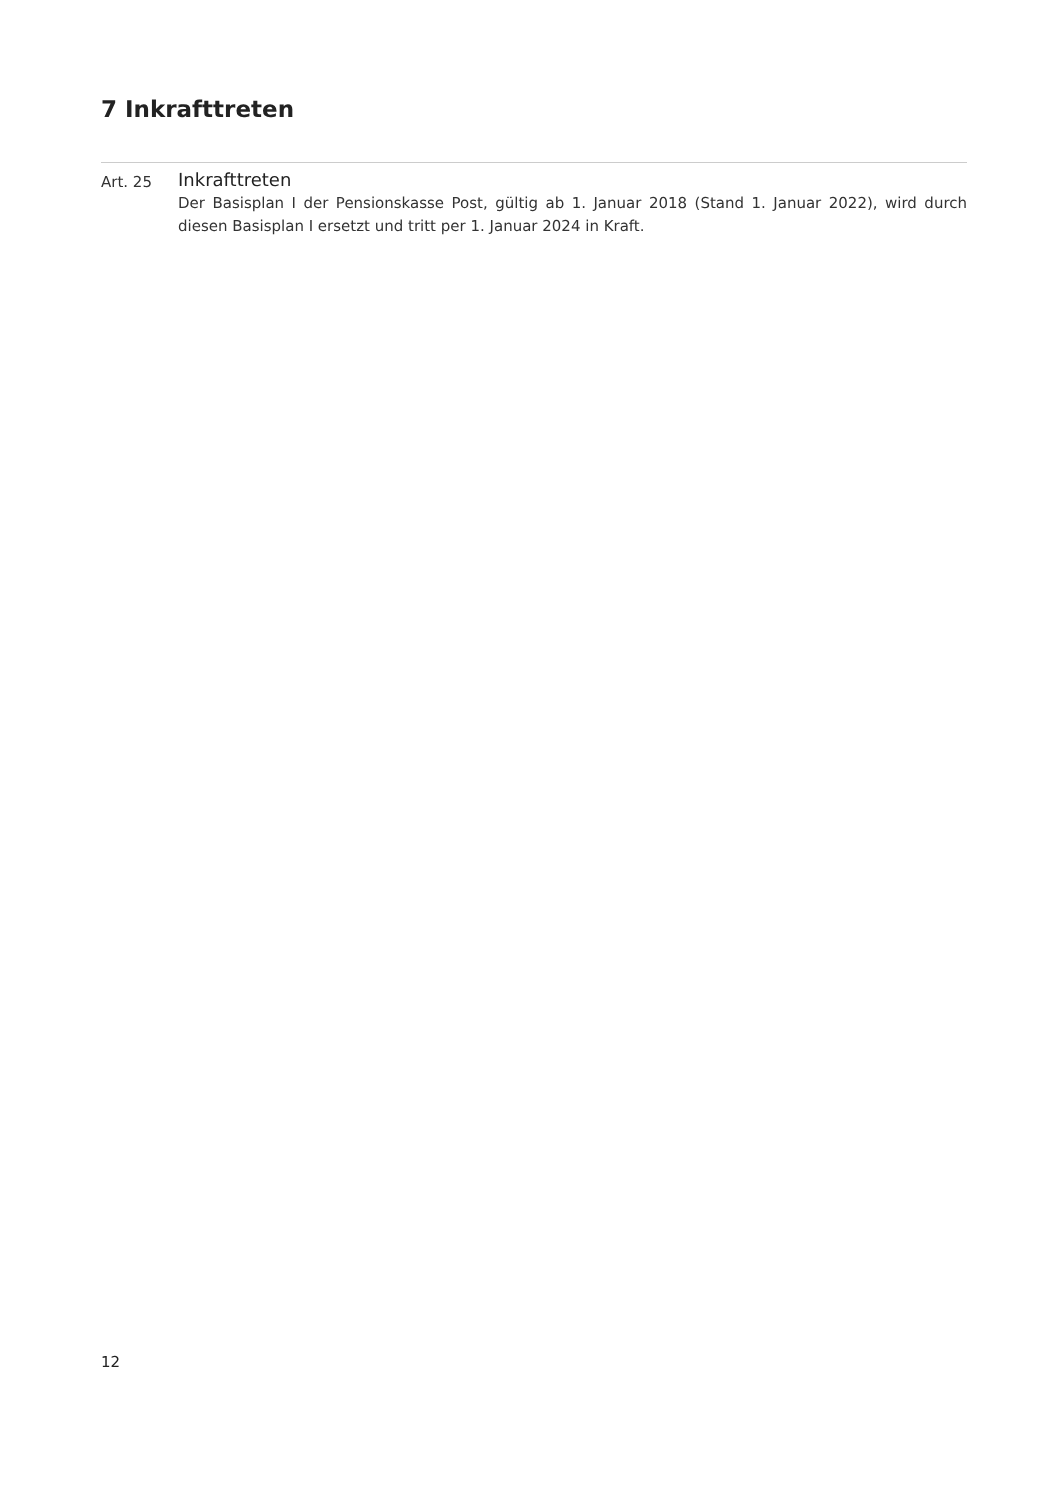7 Inkrafttreten
Art. 25
Inkrafttreten
Der Basisplan I der Pensionskasse Post, gültig ab 1. Januar 2018 (Stand 1. Januar 2022), wird durch diesen Basisplan I ersetzt und tritt per 1. Januar 2024 in Kraft.
12